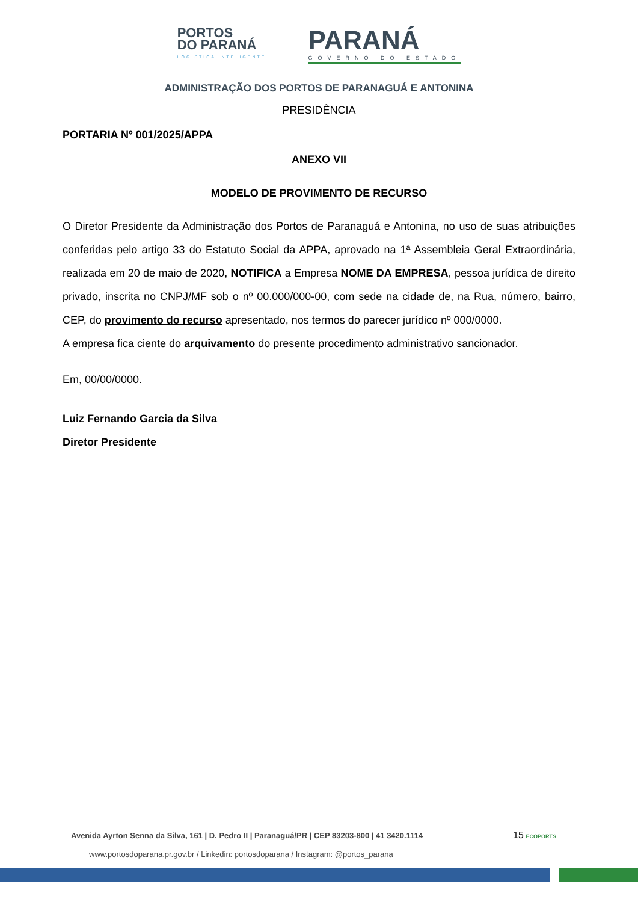PORTOS
DO PARANÁ
LOGÍSTICA INTELIGENTE
PARANÁ
GOVERNO DO ESTADO
ADMINISTRAÇÃO DOS PORTOS DE PARANAGUÁ E ANTONINA
PRESIDÊNCIA
PORTARIA Nº 001/2025/APPA
ANEXO VII
MODELO DE PROVIMENTO DE RECURSO
O Diretor Presidente da Administração dos Portos de Paranaguá e Antonina, no uso de suas atribuições conferidas pelo artigo 33 do Estatuto Social da APPA, aprovado na 1ª Assembleia Geral Extraordinária, realizada em 20 de maio de 2020, NOTIFICA a Empresa NOME DA EMPRESA, pessoa jurídica de direito privado, inscrita no CNPJ/MF sob o nº 00.000/000-00, com sede na cidade de, na Rua, número, bairro, CEP, do provimento do recurso apresentado, nos termos do parecer jurídico nº 000/0000.
A empresa fica ciente do arquivamento do presente procedimento administrativo sancionador.
Em, 00/00/0000.
Luiz Fernando Garcia da Silva
Diretor Presidente
Avenida Ayrton Senna da Silva, 161 | D. Pedro II | Paranaguá/PR | CEP 83203-800 | 41 3420.1114 15 ECOPORTS
www.portosdoparana.pr.gov.br / Linkedin: portosdoparana / Instagram: @portos_parana